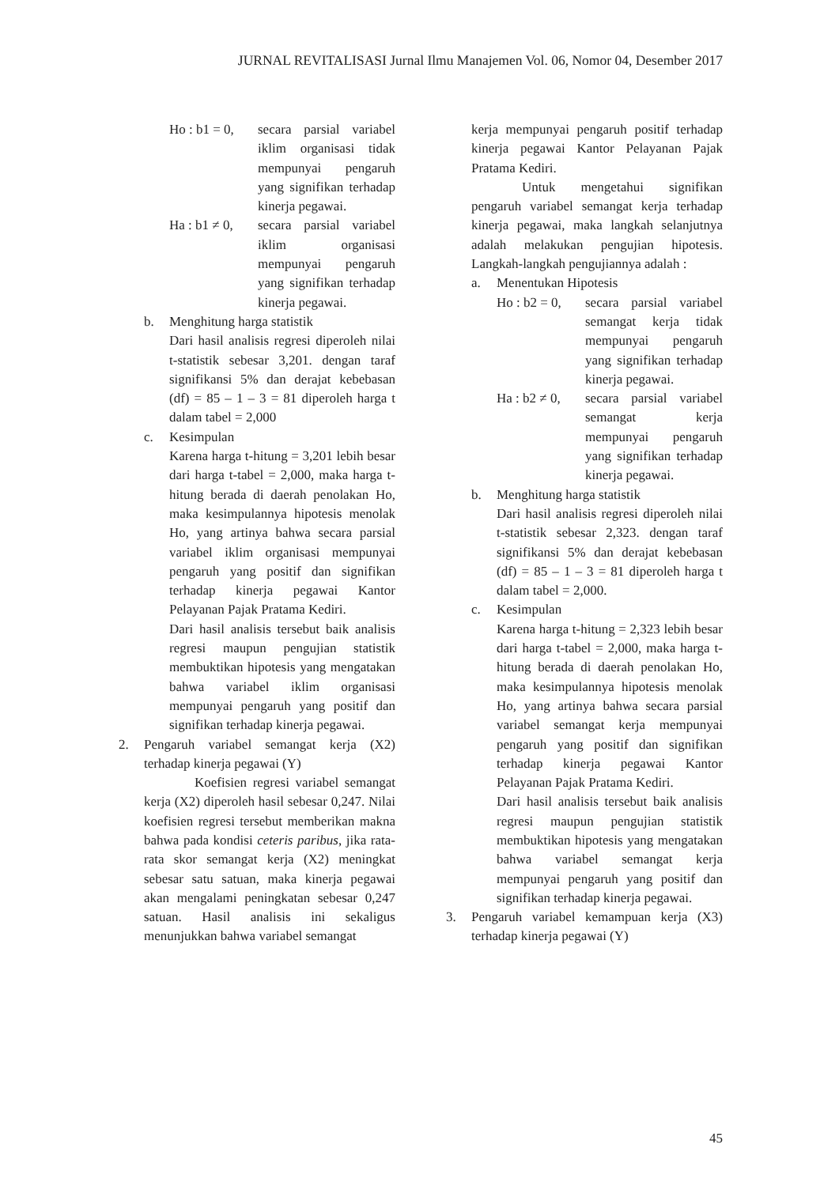JURNAL REVITALISASI Jurnal Ilmu Manajemen Vol. 06, Nomor 04, Desember 2017
Ho : b1 = 0,
secara parsial variabel iklim organisasi tidak mempunyai pengaruh yang signifikan terhadap kinerja pegawai.
Ha : b1 ≠ 0,
secara parsial variabel iklim organisasi mempunyai pengaruh yang signifikan terhadap kinerja pegawai.
b. Menghitung harga statistik
Dari hasil analisis regresi diperoleh nilai t-statistik sebesar 3,201. dengan taraf signifikansi 5% dan derajat kebebasan (df) = 85 – 1 – 3 = 81 diperoleh harga t dalam tabel = 2,000
c. Kesimpulan
Karena harga t-hitung = 3,201 lebih besar dari harga t-tabel = 2,000, maka harga t-hitung berada di daerah penolakan Ho, maka kesimpulannya hipotesis menolak Ho, yang artinya bahwa secara parsial variabel iklim organisasi mempunyai pengaruh yang positif dan signifikan terhadap kinerja pegawai Kantor Pelayanan Pajak Pratama Kediri.
Dari hasil analisis tersebut baik analisis regresi maupun pengujian statistik membuktikan hipotesis yang mengatakan bahwa variabel iklim organisasi mempunyai pengaruh yang positif dan signifikan terhadap kinerja pegawai.
2. Pengaruh variabel semangat kerja (X2) terhadap kinerja pegawai (Y)
Koefisien regresi variabel semangat kerja (X2) diperoleh hasil sebesar 0,247. Nilai koefisien regresi tersebut memberikan makna bahwa pada kondisi ceteris paribus, jika rata-rata skor semangat kerja (X2) meningkat sebesar satu satuan, maka kinerja pegawai akan mengalami peningkatan sebesar 0,247 satuan. Hasil analisis ini sekaligus menunjukkan bahwa variabel semangat
kerja mempunyai pengaruh positif terhadap kinerja pegawai Kantor Pelayanan Pajak Pratama Kediri.
Untuk mengetahui signifikan pengaruh variabel semangat kerja terhadap kinerja pegawai, maka langkah selanjutnya adalah melakukan pengujian hipotesis. Langkah-langkah pengujiannya adalah :
a. Menentukan Hipotesis
Ho : b2 = 0,
secara parsial variabel semangat kerja tidak mempunyai pengaruh yang signifikan terhadap kinerja pegawai.
Ha : b2 ≠ 0,
secara parsial variabel semangat kerja mempunyai pengaruh yang signifikan terhadap kinerja pegawai.
b. Menghitung harga statistik
Dari hasil analisis regresi diperoleh nilai t-statistik sebesar 2,323. dengan taraf signifikansi 5% dan derajat kebebasan (df) = 85 – 1 – 3 = 81 diperoleh harga t dalam tabel = 2,000.
c. Kesimpulan
Karena harga t-hitung = 2,323 lebih besar dari harga t-tabel = 2,000, maka harga t-hitung berada di daerah penolakan Ho, maka kesimpulannya hipotesis menolak Ho, yang artinya bahwa secara parsial variabel semangat kerja mempunyai pengaruh yang positif dan signifikan terhadap kinerja pegawai Kantor Pelayanan Pajak Pratama Kediri.
Dari hasil analisis tersebut baik analisis regresi maupun pengujian statistik membuktikan hipotesis yang mengatakan bahwa variabel semangat kerja mempunyai pengaruh yang positif dan signifikan terhadap kinerja pegawai.
3. Pengaruh variabel kemampuan kerja (X3) terhadap kinerja pegawai (Y)
45